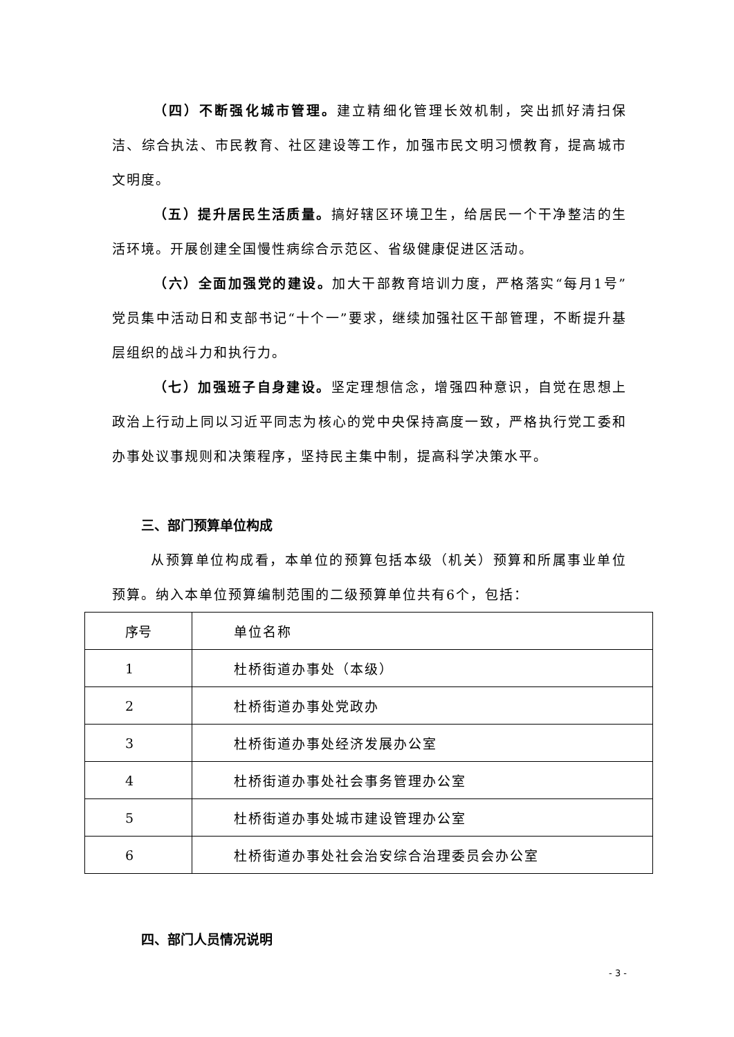（四）不断强化城市管理。建立精细化管理长效机制，突出抓好清扫保洁、综合执法、市民教育、社区建设等工作，加强市民文明习惯教育，提高城市文明度。
（五）提升居民生活质量。搞好辖区环境卫生，给居民一个干净整洁的生活环境。开展创建全国慢性病综合示范区、省级健康促进区活动。
（六）全面加强党的建设。加大干部教育培训力度，严格落实“每月1号”党员集中活动日和支部书记“十个一”要求，继续加强社区干部管理，不断提升基层组织的战斗力和执行力。
（七）加强班子自身建设。坚定理想信念，增强四种意识，自觉在思想上政治上行动上同以习近平同志为核心的党中央保持高度一致，严格执行党工委和办事处议事规则和决策程序，坚持民主集中制，提高科学决策水平。
三、部门预算单位构成
从预算单位构成看，本单位的预算包括本级（机关）预算和所属事业单位预算。纳入本单位预算编制范围的二级预算单位共有6个，包括：
| 序号 | 单位名称 |
| 1 | 杜桥街道办事处（本级） |
| 2 | 杜桥街道办事处党政办 |
| 3 | 杜桥街道办事处经济发展办公室 |
| 4 | 杜桥街道办事处社会事务管理办公室 |
| 5 | 杜桥街道办事处城市建设管理办公室 |
| 6 | 杜桥街道办事处社会治安综合治理委员会办公室 |
四、部门人员情况说明
- 3 -